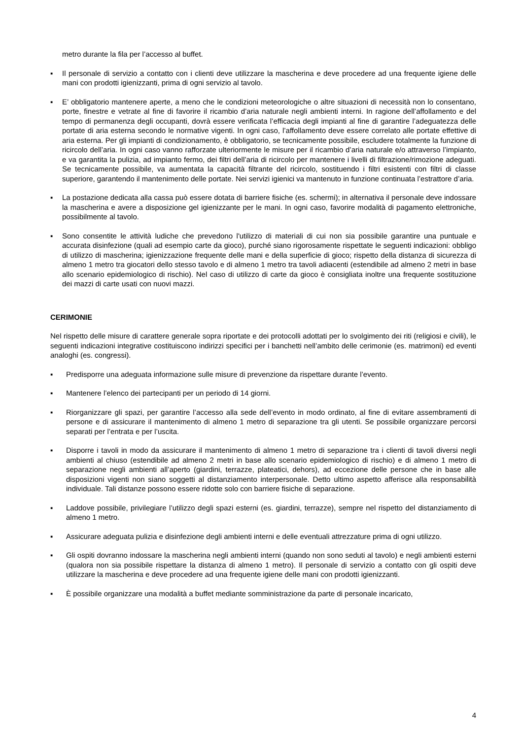metro durante la fila per l’accesso al buffet.
▪ Il personale di servizio a contatto con i clienti deve utilizzare la mascherina e deve procedere ad una frequente igiene delle mani con prodotti igienizzanti, prima di ogni servizio al tavolo.
▪ E’ obbligatorio mantenere aperte, a meno che le condizioni meteorologiche o altre situazioni di necessità non lo consentano, porte, finestre e vetrate al fine di favorire il ricambio d’aria naturale negli ambienti interni. In ragione dell’affollamento e del tempo di permanenza degli occupanti, dovrà essere verificata l’efficacia degli impianti al fine di garantire l’adeguatezza delle portate di aria esterna secondo le normative vigenti. In ogni caso, l’affollamento deve essere correlato alle portate effettive di aria esterna. Per gli impianti di condizionamento, è obbligatorio, se tecnicamente possibile, escludere totalmente la funzione di ricircolo dell’aria. In ogni caso vanno rafforzate ulteriormente le misure per il ricambio d’aria naturale e/o attraverso l’impianto, e va garantita la pulizia, ad impianto fermo, dei filtri dell’aria di ricircolo per mantenere i livelli di filtrazione/rimozione adeguati. Se tecnicamente possibile, va aumentata la capacità filtrante del ricircolo, sostituendo i filtri esistenti con filtri di classe superiore, garantendo il mantenimento delle portate. Nei servizi igienici va mantenuto in funzione continuata l’estrattore d’aria.
▪ La postazione dedicata alla cassa può essere dotata di barriere fisiche (es. schermi); in alternativa il personale deve indossare la mascherina e avere a disposizione gel igienizzante per le mani. In ogni caso, favorire modalità di pagamento elettroniche, possibilmente al tavolo.
▪ Sono consentite le attività ludiche che prevedono l'utilizzo di materiali di cui non sia possibile garantire una puntuale e accurata disinfezione (quali ad esempio carte da gioco), purché siano rigorosamente rispettate le seguenti indicazioni: obbligo di utilizzo di mascherina; igienizzazione frequente delle mani e della superficie di gioco; rispetto della distanza di sicurezza di almeno 1 metro tra giocatori dello stesso tavolo e di almeno 1 metro tra tavoli adiacenti (estendibile ad almeno 2 metri in base allo scenario epidemiologico di rischio). Nel caso di utilizzo di carte da gioco è consigliata inoltre una frequente sostituzione dei mazzi di carte usati con nuovi mazzi.
CERIMONIE
Nel rispetto delle misure di carattere generale sopra riportate e dei protocolli adottati per lo svolgimento dei riti (religiosi e civili), le seguenti indicazioni integrative costituiscono indirizzi specifici per i banchetti nell’ambito delle cerimonie (es. matrimoni) ed eventi analoghi (es. congressi).
▪ Predisporre una adeguata informazione sulle misure di prevenzione da rispettare durante l’evento.
▪ Mantenere l’elenco dei partecipanti per un periodo di 14 giorni.
▪ Riorganizzare gli spazi, per garantire l’accesso alla sede dell’evento in modo ordinato, al fine di evitare assembramenti di persone e di assicurare il mantenimento di almeno 1 metro di separazione tra gli utenti. Se possibile organizzare percorsi separati per l’entrata e per l’uscita.
▪ Disporre i tavoli in modo da assicurare il mantenimento di almeno 1 metro di separazione tra i clienti di tavoli diversi negli ambienti al chiuso (estendibile ad almeno 2 metri in base allo scenario epidemiologico di rischio) e di almeno 1 metro di separazione negli ambienti all’aperto (giardini, terrazze, plateatici, dehors), ad eccezione delle persone che in base alle disposizioni vigenti non siano soggetti al distanziamento interpersonale. Detto ultimo aspetto afferisce alla responsabilità individuale. Tali distanze possono essere ridotte solo con barriere fisiche di separazione.
▪ Laddove possibile, privilegiare l’utilizzo degli spazi esterni (es. giardini, terrazze), sempre nel rispetto del distanziamento di almeno 1 metro.
▪ Assicurare adeguata pulizia e disinfezione degli ambienti interni e delle eventuali attrezzature prima di ogni utilizzo.
▪ Gli ospiti dovranno indossare la mascherina negli ambienti interni (quando non sono seduti al tavolo) e negli ambienti esterni (qualora non sia possibile rispettare la distanza di almeno 1 metro). Il personale di servizio a contatto con gli ospiti deve utilizzare la mascherina e deve procedere ad una frequente igiene delle mani con prodotti igienizzanti.
▪ È possibile organizzare una modalità a buffet mediante somministrazione da parte di personale incaricato,
4